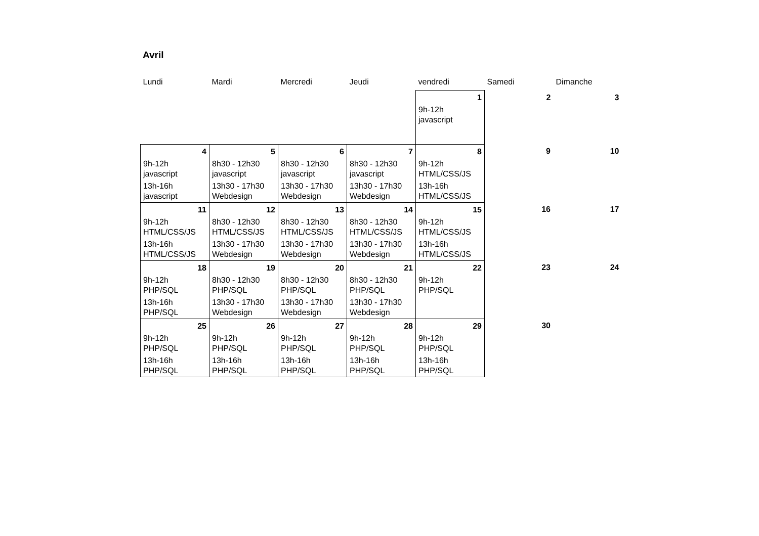Avril
| Lundi | Mardi | Mercredi | Jeudi | vendredi | Samedi | Dimanche |
| --- | --- | --- | --- | --- | --- | --- |
| | | | | 1 | 2 | 3 |
| | | | | 9h-12h javascript | | |
| 4 | 5 | 6 | 7 | 8 | 9 | 10 |
| 9h-12h javascript | 8h30 - 12h30 javascript | 8h30 - 12h30 javascript | 8h30 - 12h30 javascript | 9h-12h HTML/CSS/JS | | |
| 13h-16h javascript | 13h30 - 17h30 Webdesign | 13h30 - 17h30 Webdesign | 13h30 - 17h30 Webdesign | 13h-16h HTML/CSS/JS | | |
| 11 | 12 | 13 | 14 | 15 | 16 | 17 |
| 9h-12h HTML/CSS/JS | 8h30 - 12h30 HTML/CSS/JS | 8h30 - 12h30 HTML/CSS/JS | 8h30 - 12h30 HTML/CSS/JS | 9h-12h HTML/CSS/JS | | |
| 13h-16h HTML/CSS/JS | 13h30 - 17h30 Webdesign | 13h30 - 17h30 Webdesign | 13h30 - 17h30 Webdesign | 13h-16h HTML/CSS/JS | | |
| 18 | 19 | 20 | 21 | 22 | 23 | 24 |
| 9h-12h PHP/SQL | 8h30 - 12h30 PHP/SQL | 8h30 - 12h30 PHP/SQL | 8h30 - 12h30 PHP/SQL | 9h-12h PHP/SQL | | |
| 13h-16h PHP/SQL | 13h30 - 17h30 Webdesign | 13h30 - 17h30 Webdesign | 13h30 - 17h30 Webdesign | | | |
| 25 | 26 | 27 | 28 | 29 | 30 | |
| 9h-12h PHP/SQL | 9h-12h PHP/SQL | 9h-12h PHP/SQL | 9h-12h PHP/SQL | 9h-12h PHP/SQL | | |
| 13h-16h PHP/SQL | 13h-16h PHP/SQL | 13h-16h PHP/SQL | 13h-16h PHP/SQL | 13h-16h PHP/SQL | | |